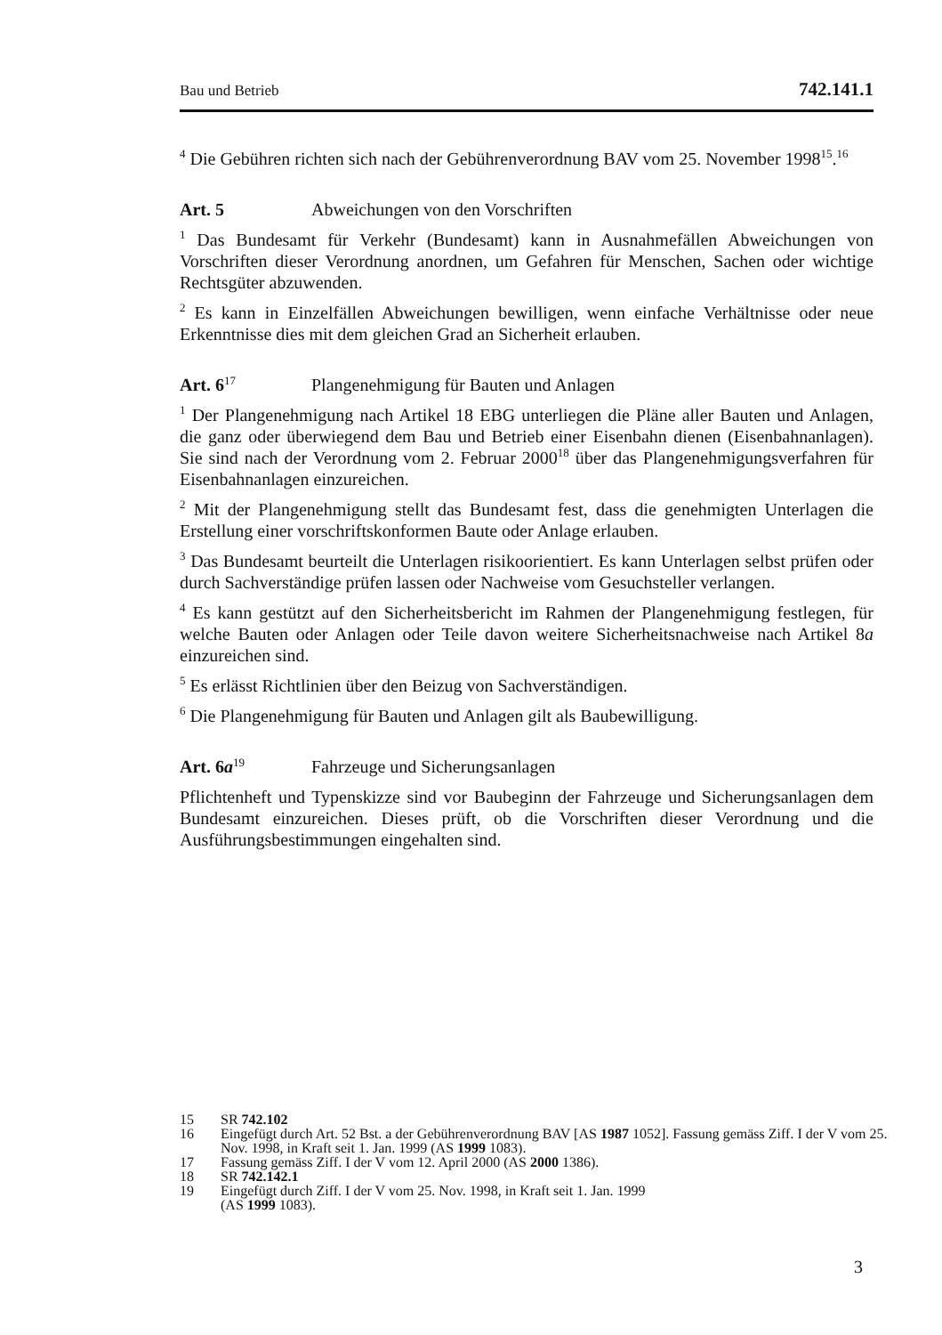Bau und Betrieb 742.141.1
<sup>4</sup> Die Gebühren richten sich nach der Gebührenverordnung BAV vom 25. November 1998<sup>15</sup>.<sup>16</sup>
Art. 5 Abweichungen von den Vorschriften
<sup>1</sup> Das Bundesamt für Verkehr (Bundesamt) kann in Ausnahmefällen Abweichungen von Vorschriften dieser Verordnung anordnen, um Gefahren für Menschen, Sachen oder wichtige Rechtsgüter abzuwenden.
<sup>2</sup> Es kann in Einzelfällen Abweichungen bewilligen, wenn einfache Verhältnisse oder neue Erkenntnisse dies mit dem gleichen Grad an Sicherheit erlauben.
Art. 6<sup>17</sup> Plangenehmigung für Bauten und Anlagen
<sup>1</sup> Der Plangenehmigung nach Artikel 18 EBG unterliegen die Pläne aller Bauten und Anlagen, die ganz oder überwiegend dem Bau und Betrieb einer Eisenbahn dienen (Eisenbahnanlagen). Sie sind nach der Verordnung vom 2. Februar 2000<sup>18</sup> über das Plangenehmigungsverfahren für Eisenbahnanlagen einzureichen.
<sup>2</sup> Mit der Plangenehmigung stellt das Bundesamt fest, dass die genehmigten Unterlagen die Erstellung einer vorschriftskonformen Baute oder Anlage erlauben.
<sup>3</sup> Das Bundesamt beurteilt die Unterlagen risikoorientiert. Es kann Unterlagen selbst prüfen oder durch Sachverständige prüfen lassen oder Nachweise vom Gesuchsteller verlangen.
<sup>4</sup> Es kann gestützt auf den Sicherheitsbericht im Rahmen der Plangenehmigung festlegen, für welche Bauten oder Anlagen oder Teile davon weitere Sicherheitsnachweise nach Artikel 8a einzureichen sind.
<sup>5</sup> Es erlässt Richtlinien über den Beizug von Sachverständigen.
<sup>6</sup> Die Plangenehmigung für Bauten und Anlagen gilt als Baubewilligung.
Art. 6a<sup>19</sup> Fahrzeuge und Sicherungsanlagen
Pflichtenheft und Typenskizze sind vor Baubeginn der Fahrzeuge und Sicherungsanlagen dem Bundesamt einzureichen. Dieses prüft, ob die Vorschriften dieser Verordnung und die Ausführungsbestimmungen eingehalten sind.
15 SR 742.102
16 Eingefügt durch Art. 52 Bst. a der Gebührenverordnung BAV [AS 1987 1052]. Fassung gemäss Ziff. I der V vom 25. Nov. 1998, in Kraft seit 1. Jan. 1999 (AS 1999 1083).
17 Fassung gemäss Ziff. I der V vom 12. April 2000 (AS 2000 1386).
18 SR 742.142.1
19 Eingefügt durch Ziff. I der V vom 25. Nov. 1998, in Kraft seit 1. Jan. 1999
(AS 1999 1083).
3